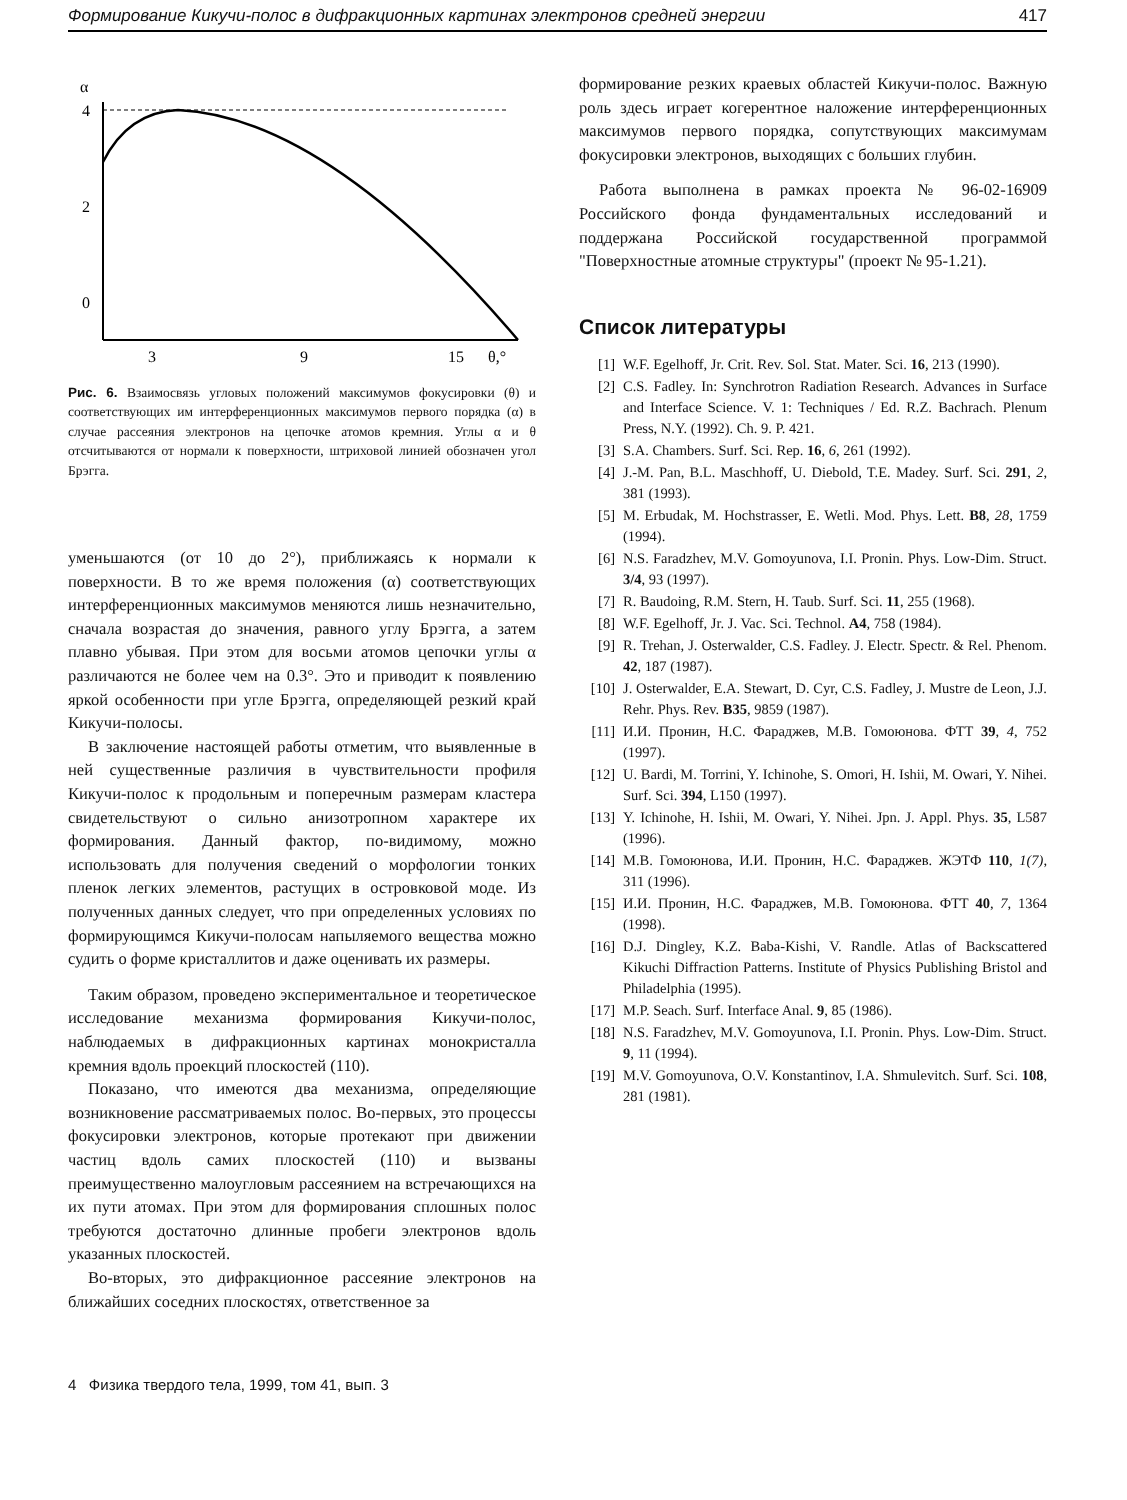Формирование Кикучи-полос в дифракционных картинах электронов средней энергии 417
α
4
2
0
3
9
15
θ,°
Рис. 6. Взаимосвязь угловых положений максимумов фокусировки (θ) и соответствующих им интерференционных максимумов первого порядка (α) в случае рассеяния электронов на цепочке атомов кремния. Углы α и θ отсчитываются от нормали к поверхности, штриховой линией обозначен угол Брэгга.
уменьшаются (от 10 до 2°), приближаясь к нормали к поверхности. В то же время положения (α) соответствующих интерференционных максимумов меняются лишь незначительно, сначала возрастая до значения, равного углу Брэгга, а затем плавно убывая. При этом для восьми атомов цепочки углы α различаются не более чем на 0.3°. Это и приводит к появлению яркой особенности при угле Брэгга, определяющей резкий край Кикучи-полосы.
В заключение настоящей работы отметим, что выявленные в ней существенные различия в чувствительности профиля Кикучи-полос к продольным и поперечным размерам кластера свидетельствуют о сильно анизотропном характере их формирования. Данный фактор, по-видимому, можно использовать для получения сведений о морфологии тонких пленок легких элементов, растущих в островковой моде. Из полученных данных следует, что при определенных условиях по формирующимся Кикучи-полосам напыляемого вещества можно судить о форме кристаллитов и даже оценивать их размеры.
Таким образом, проведено экспериментальное и теоретическое исследование механизма формирования Кикучи-полос, наблюдаемых в дифракционных картинах монокристалла кремния вдоль проекций плоскостей (110).
Показано, что имеются два механизма, определяющие возникновение рассматриваемых полос. Во-первых, это процессы фокусировки электронов, которые протекают при движении частиц вдоль самих плоскостей (110) и вызваны преимущественно малоугловым рассеянием на встречающихся на их пути атомах. При этом для формирования сплошных полос требуются достаточно длинные пробеги электронов вдоль указанных плоскостей.
Во-вторых, это дифракционное рассеяние электронов на ближайших соседних плоскостях, ответственное за
4 Физика твердого тела, 1999, том 41, вып. 3
формирование резких краевых областей Кикучи-полос. Важную роль здесь играет когерентное наложение интерференционных максимумов первого порядка, сопутствующих максимумам фокусировки электронов, выходящих с больших глубин.
Работа выполнена в рамках проекта № 96-02-16909 Российского фонда фундаментальных исследований и поддержана Российской государственной программой "Поверхностные атомные структуры" (проект № 95-1.21).
Список литературы
[1] W.F. Egelhoff, Jr. Crit. Rev. Sol. Stat. Mater. Sci. 16, 213 (1990).
[2] C.S. Fadley. In: Synchrotron Radiation Research. Advances in Surface and Interface Science. V. 1: Techniques / Ed. R.Z. Bachrach. Plenum Press, N.Y. (1992). Ch. 9. P. 421.
[3] S.A. Chambers. Surf. Sci. Rep. 16, 6, 261 (1992).
[4] J.-M. Pan, B.L. Maschhoff, U. Diebold, T.E. Madey. Surf. Sci. 291, 2, 381 (1993).
[5] M. Erbudak, M. Hochstrasser, E. Wetli. Mod. Phys. Lett. B8, 28, 1759 (1994).
[6] N.S. Faradzhev, M.V. Gomoyunova, I.I. Pronin. Phys. Low-Dim. Struct. 3/4, 93 (1997).
[7] R. Baudoing, R.M. Stern, H. Taub. Surf. Sci. 11, 255 (1968).
[8] W.F. Egelhoff, Jr. J. Vac. Sci. Technol. A4, 758 (1984).
[9] R. Trehan, J. Osterwalder, C.S. Fadley. J. Electr. Spectr. & Rel. Phenom. 42, 187 (1987).
[10] J. Osterwalder, E.A. Stewart, D. Cyr, C.S. Fadley, J. Mustre de Leon, J.J. Rehr. Phys. Rev. B35, 9859 (1987).
[11] И.И. Пронин, Н.С. Фараджев, М.В. Гомоюнова. ФТТ 39, 4, 752 (1997).
[12] U. Bardi, M. Torrini, Y. Ichinohe, S. Omori, H. Ishii, M. Owari, Y. Nihei. Surf. Sci. 394, L150 (1997).
[13] Y. Ichinohe, H. Ishii, M. Owari, Y. Nihei. Jpn. J. Appl. Phys. 35, L587 (1996).
[14] М.В. Гомоюнова, И.И. Пронин, Н.С. Фараджев. ЖЭТФ 110, 1(7), 311 (1996).
[15] И.И. Пронин, Н.С. Фараджев, М.В. Гомоюнова. ФТТ 40, 7, 1364 (1998).
[16] D.J. Dingley, K.Z. Baba-Kishi, V. Randle. Atlas of Backscattered Kikuchi Diffraction Patterns. Institute of Physics Publishing Bristol and Philadelphia (1995).
[17] M.P. Seach. Surf. Interface Anal. 9, 85 (1986).
[18] N.S. Faradzhev, M.V. Gomoyunova, I.I. Pronin. Phys. Low-Dim. Struct. 9, 11 (1994).
[19] M.V. Gomoyunova, O.V. Konstantinov, I.A. Shmulevitch. Surf. Sci. 108, 281 (1981).